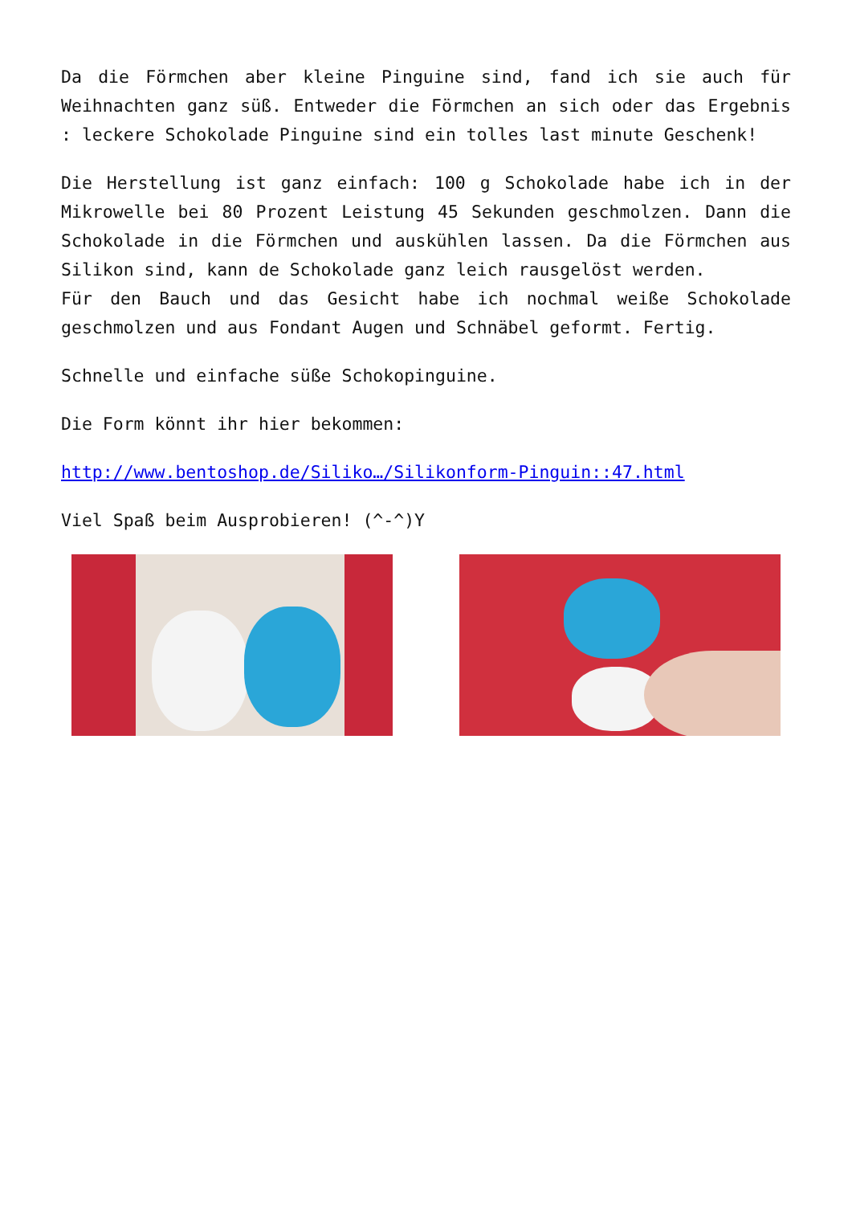Da die Förmchen aber kleine Pinguine sind, fand ich sie auch für Weihnachten ganz süß. Entweder die Förmchen an sich oder das Ergebnis : leckere Schokolade Pinguine sind ein tolles last minute Geschenk!
Die Herstellung ist ganz einfach: 100 g Schokolade habe ich in der Mikrowelle bei 80 Prozent Leistung 45 Sekunden geschmolzen. Dann die Schokolade in die Förmchen und auskühlen lassen. Da die Förmchen aus Silikon sind, kann de Schokolade ganz leich rausgelöst werden.
Für den Bauch und das Gesicht habe ich nochmal weiße Schokolade geschmolzen und aus Fondant Augen und Schnäbel geformt. Fertig.
Schnelle und einfache süße Schokopinguine.
Die Form könnt ihr hier bekommen:
http://www.bentoshop.de/Siliko…/Silikonform-Pinguin::47.html
Viel Spaß beim Ausprobieren! (^-^)Y